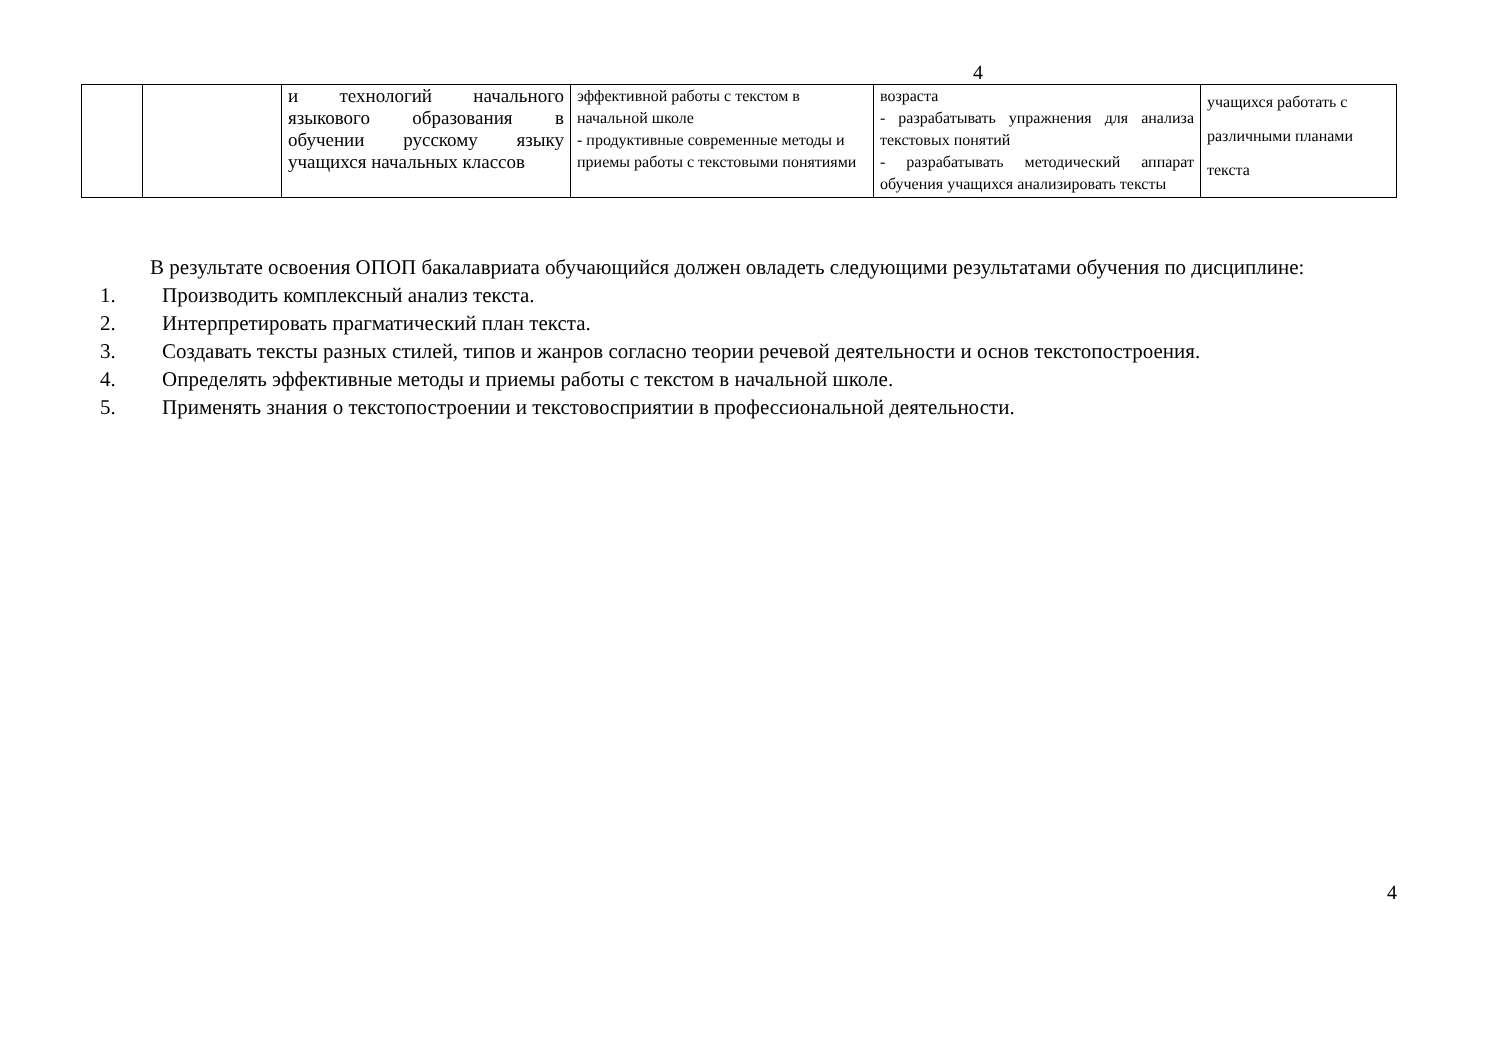4
| | | и технологий начального языкового образования в обучении русскому языку учащихся начальных классов | эффективной работы с текстом в начальной школе - продуктивные современные методы и приемы работы с текстовыми понятиями | возраста - разрабатывать упражнения для анализа текстовых понятий - разрабатывать методический аппарат обучения учащихся анализировать тексты | учащихся работать с различными планами текста |
В результате освоения ОПОП бакалавриата обучающийся должен овладеть следующими результатами обучения по дисциплине:
1. Производить комплексный анализ текста.
2. Интерпретировать прагматический план текста.
3. Создавать тексты разных стилей, типов и жанров согласно теории речевой деятельности и основ текстопостроения.
4. Определять эффективные методы и приемы работы с текстом в начальной школе.
5. Применять знания о текстопостроении и текстовосприятии в профессиональной деятельности.
4